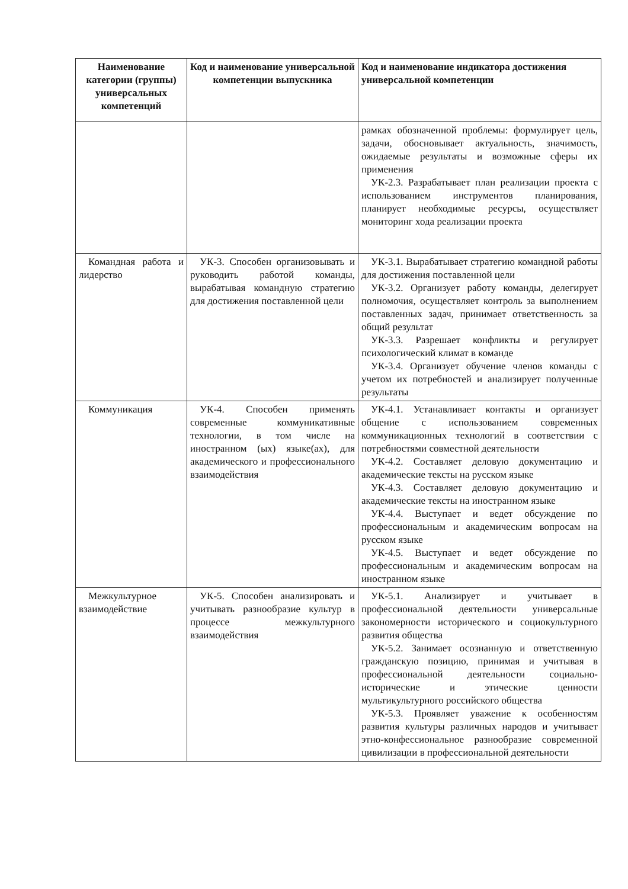| Наименование категории (группы) универсальных компетенций | Код и наименование универсальной компетенции выпускника | Код и наименование индикатора достижения универсальной компетенции |
| --- | --- | --- |
| | | рамках обозначенной проблемы: формулирует цель, задачи, обосновывает актуальность, значимость, ожидаемые результаты и возможные сферы их применения УК-2.3. Разрабатывает план реализации проекта с использованием инструментов планирования, планирует необходимые ресурсы, осуществляет мониторинг хода реализации проекта |
| Командная работа и лидерство | УК-3. Способен организовывать и руководить работой команды, вырабатывая командную стратегию для достижения поставленной цели | УК-3.1. Вырабатывает стратегию командной работы для достижения поставленной цели УК-3.2. Организует работу команды, делегирует полномочия, осуществляет контроль за выполнением поставленных задач, принимает ответственность за общий результат УК-3.3. Разрешает конфликты и регулирует психологический климат в команде УК-3.4. Организует обучение членов команды с учетом их потребностей и анализирует полученные результаты |
| Коммуникация | УК-4. Способен применять современные коммуникативные технологии, в том числе на иностранном (ых) языке(ах), для академического и профессионального взаимодействия | УК-4.1. Устанавливает контакты и организует общение с использованием современных коммуникационных технологий в соответствии с потребностями совместной деятельности УК-4.2. Составляет деловую документацию и академические тексты на русском языке УК-4.3. Составляет деловую документацию и академические тексты на иностранном языке УК-4.4. Выступает и ведет обсуждение по профессиональным и академическим вопросам на русском языке УК-4.5. Выступает и ведет обсуждение по профессиональным и академическим вопросам на иностранном языке |
| Межкультурное взаимодействие | УК-5. Способен анализировать и учитывать разнообразие культур в процессе межкультурного взаимодействия | УК-5.1. Анализирует и учитывает в профессиональной деятельности универсальные закономерности исторического и социокультурного развития общества УК-5.2. Занимает осознанную и ответственную гражданскую позицию, принимая и учитывая в профессиональной деятельности социально-исторические и этические ценности мультикультурного российского общества УК-5.3. Проявляет уважение к особенностям развития культуры различных народов и учитывает этно-конфессиональное разнообразие современной цивилизации в профессиональной деятельности |